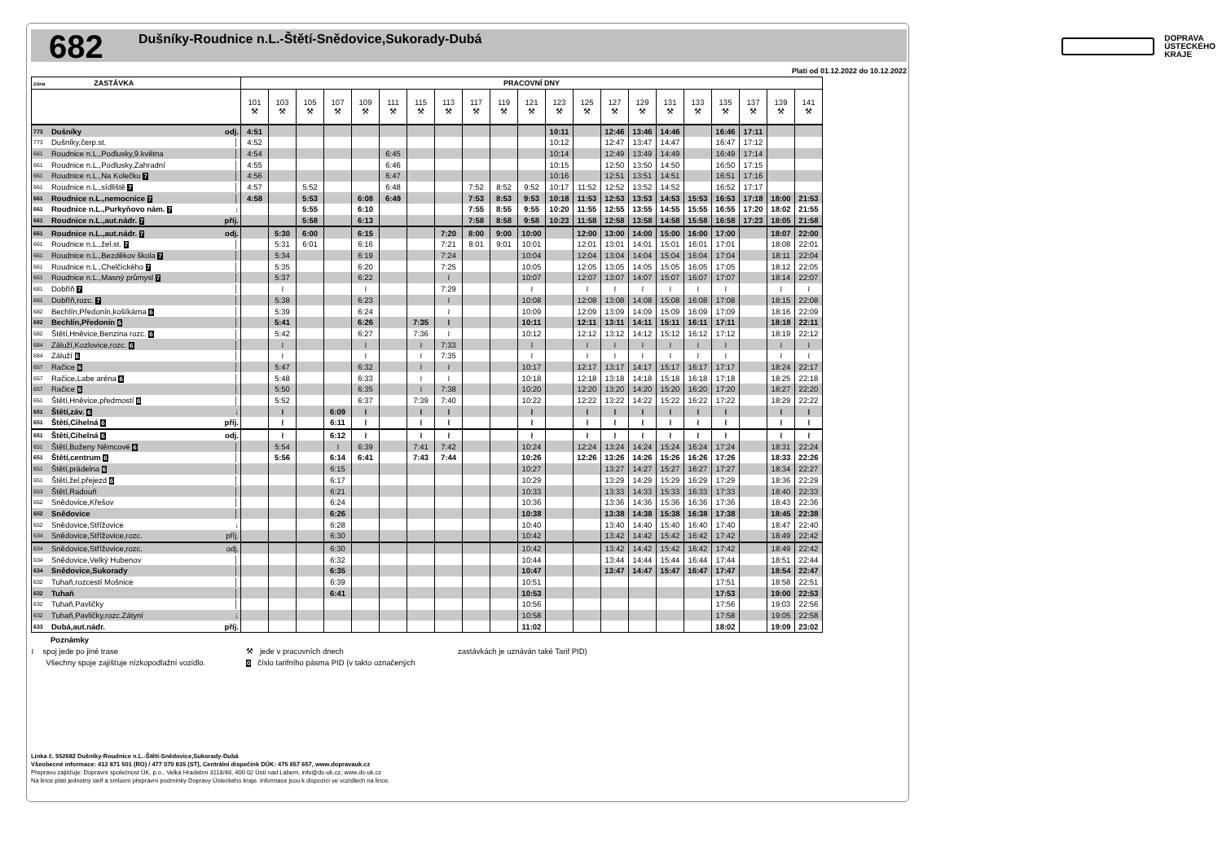682
Dušníky-Roudnice n.L.-Štětí-Snědovice,Sukorady-Dubá
DOPRAVA
ÚSTECKÉHO
KRAJE
Platí od 01.12.2022 do 10.12.2022
| Zóna ZASTÁVKA | | | PRACOVNÍ DNY | | | | | | | | | | | | | | | | | | | | |
| --- | --- | --- | --- | --- | --- | --- | --- | --- | --- | --- | --- | --- | --- | --- | --- | --- | --- | --- | --- | --- | --- | --- | --- |
| | | | 101 ⚒ | 103 ⚒ | 105 ⚒ | 107 ⚒ | 109 ⚒ | 111 ⚒ | 115 ⚒ | 113 ⚒ | 117 ⚒ | 119 ⚒ | 121 ⚒ | 123 ⚒ | 125 ⚒ | 127 ⚒ | 129 ⚒ | 131 ⚒ | 133 ⚒ | 135 ⚒ | 137 ⚒ | 139 ⚒ | 141 ⚒ |
| 773 | Dušníky | odj. | 4:51 | | | | | | | | | | | 10:11 | | 12:46 | 13:46 | 14:46 | | 16:46 | 17:11 | | |
| 773 | Dušníky,čerp.st. | │ | 4:52 | | | | | | | | | | | 10:12 | | 12:47 | 13:47 | 14:47 | | 16:47 | 17:12 | | |
| 661 | Roudnice n.L.,Podlusky,9.května | │ | 4:54 | | | | | 6:45 | | | | | | 10:14 | | 12:49 | 13:49 | 14:49 | | 16:49 | 17:14 | | |
| 661 | Roudnice n.L.,Podlusky,Zahradní | │ | 4:55 | | | | | 6:46 | | | | | | 10:15 | | 12:50 | 13:50 | 14:50 | | 16:50 | 17:15 | | |
| 661 | Roudnice n.L.,Na Kolečku 7 | │ | 4:56 | | | | | 6:47 | | | | | | 10:16 | | 12:51 | 13:51 | 14:51 | | 16:51 | 17:16 | | |
| 661 | Roudnice n.L.,sídliště 7 | │ | 4:57 | | 5:52 | | | 6:48 | | | 7:52 | 8:52 | 9:52 | 10:17 | 11:52 | 12:52 | 13:52 | 14:52 | | 16:52 | 17:17 | | |
| 661 | Roudnice n.L.,nemocnice 7 | │ | 4:58 | | 5:53 | | 6:08 | 6:49 | | | 7:53 | 8:53 | 9:53 | 10:18 | 11:53 | 12:53 | 13:53 | 14:53 | 15:53 | 16:53 | 17:18 | 18:00 | 21:53 |
| 661 | Roudnice n.L.,Purkyňovo nám. 7 | ↓ | | | 5:55 | | 6:10 | | | | 7:55 | 8:55 | 9:55 | 10:20 | 11:55 | 12:55 | 13:55 | 14:55 | 15:55 | 16:55 | 17:20 | 18:02 | 21:55 |
| 661 | Roudnice n.L.,aut.nádr. 7 | příj. | | | 5:58 | | 6:13 | | | | 7:58 | 8:58 | 9:58 | 10:23 | 11:58 | 12:58 | 13:58 | 14:58 | 15:58 | 16:58 | 17:23 | 18:05 | 21:58 |
| 661 | Roudnice n.L.,aut.nádr. 7 | odj. | | 5:30 | 6:00 | | 6:15 | | | 7:20 | 8:00 | 9:00 | 10:00 | | 12:00 | 13:00 | 14:00 | 15:00 | 16:00 | 17:00 | | 18:07 | 22:00 |
| 661 | Roudnice n.L.,žel.st. 7 | │ | | 5:31 | 6:01 | | 6:16 | | | 7:21 | 8:01 | 9:01 | 10:01 | | 12:01 | 13:01 | 14:01 | 15:01 | 16:01 | 17:01 | | 18:08 | 22:01 |
| 661 | Roudnice n.L.,Bezděkov škola 7 | │ | | 5:34 | | | 6:19 | | | 7:24 | | | 10:04 | | 12:04 | 13:04 | 14:04 | 15:04 | 16:04 | 17:04 | | 18:11 | 22:04 |
| 661 | Roudnice n.L.,Chelčického 7 | │ | | 5:35 | | | 6:20 | | | 7:25 | | | 10:05 | | 12:05 | 13:05 | 14:05 | 15:05 | 16:05 | 17:05 | | 18:12 | 22:05 |
| 661 | Roudnice n.L.,Masný průmysl 7 | │ | | 5:37 | | | 6:22 | | | ≀ | | | 10:07 | | 12:07 | 13:07 | 14:07 | 15:07 | 16:07 | 17:07 | | 18:14 | 22:07 |
| 681 | Dobříň 7 | │ | | ≀ | | | ≀ | | | 7:29 | | | ≀ | | ≀ | ≀ | ≀ | ≀ | ≀ | ≀ | | ≀ | ≀ |
| 681 | Dobříň,rozc. 7 | │ | | 5:38 | | | 6:23 | | | ≀ | | | 10:08 | | 12:08 | 13:08 | 14:08 | 15:08 | 16:08 | 17:08 | | 18:15 | 22:08 |
| 682 | Bechlín,Předonín,košíkárna 6 | │ | | 5:39 | | | 6:24 | | | ≀ | | | 10:09 | | 12:09 | 13:09 | 14:09 | 15:09 | 16:09 | 17:09 | | 18:16 | 22:09 |
| 682 | Bechlín,Předonín 6 | │ | | 5:41 | | | 6:26 | | 7:35 | ≀ | | | 10:11 | | 12:11 | 13:11 | 14:11 | 15:11 | 16:11 | 17:11 | | 18:18 | 22:11 |
| 682 | Štětí,Hněvice,Benzina rozc. 6 | │ | | 5:42 | | | 6:27 | | 7:36 | ≀ | | | 10:12 | | 12:12 | 13:12 | 14:12 | 15:12 | 16:12 | 17:12 | | 18:19 | 22:12 |
| 684 | Záluží,Kozlovice,rozc. 6 | │ | | ≀ | | | ≀ | | ≀ | 7:33 | | | ≀ | | ≀ | ≀ | ≀ | ≀ | ≀ | ≀ | | ≀ | ≀ |
| 684 | Záluží 6 | │ | | ≀ | | | ≀ | | ≀ | 7:35 | | | ≀ | | ≀ | ≀ | ≀ | ≀ | ≀ | ≀ | | ≀ | ≀ |
| 657 | Račice 6 | │ | | 5:47 | | | 6:32 | | ≀ | ≀ | | | 10:17 | | 12:17 | 13:17 | 14:17 | 15:17 | 16:17 | 17:17 | | 18:24 | 22:17 |
| 657 | Račice,Labe aréna 6 | │ | | 5:48 | | | 6:33 | | ≀ | ≀ | | | 10:18 | | 12:18 | 13:18 | 14:18 | 15:18 | 16:18 | 17:18 | | 18:25 | 22:18 |
| 657 | Račice 6 | │ | | 5:50 | | | 6:35 | | ≀ | 7:38 | | | 10:20 | | 12:20 | 13:20 | 14:20 | 15:20 | 16:20 | 17:20 | | 18:27 | 22:20 |
| 651 | Štětí,Hněvice,předmostí 6 | │ | | 5:52 | | | 6:37 | | 7:39 | 7:40 | | | 10:22 | | 12:22 | 13:22 | 14:22 | 15:22 | 16:22 | 17:22 | | 18:29 | 22:22 |
| 651 | Štětí,záv. 6 | ↓ | | ≀ | | 6:09 | ≀ | | ≀ | ≀ | | | ≀ | | ≀ | ≀ | ≀ | ≀ | ≀ | ≀ | | ≀ | ≀ |
| 651 | Štětí,Cihelná 6 | příj. | | ≀ | | 6:11 | ≀ | | ≀ | ≀ | | | ≀ | | ≀ | ≀ | ≀ | ≀ | ≀ | ≀ | | ≀ | ≀ |
| 651 | Štětí,Cihelná 6 | odj. | | ≀ | | 6:12 | ≀ | | ≀ | ≀ | | | ≀ | | ≀ | ≀ | ≀ | ≀ | ≀ | ≀ | | ≀ | ≀ |
| 651 | Štětí,Boženy Němcové 6 | │ | | 5:54 | | ≀ | 6:39 | | 7:41 | 7:42 | | | 10:24 | | 12:24 | 13:24 | 14:24 | 15:24 | 16:24 | 17:24 | | 18:31 | 22:24 |
| 651 | Štětí,centrum 6 | │ | | 5:56 | | 6:14 | 6:41 | | 7:43 | 7:44 | | | 10:26 | | 12:26 | 13:26 | 14:26 | 15:26 | 16:26 | 17:26 | | 18:33 | 22:26 |
| 651 | Štětí,prádelna 6 | │ | | | | 6:15 | | | | | | | 10:27 | | | 13:27 | 14:27 | 15:27 | 16:27 | 17:27 | | 18:34 | 22:27 |
| 651 | Štětí,žel.přejezd 6 | │ | | | | 6:17 | | | | | | | 10:29 | | | 13:29 | 14:29 | 15:29 | 16:29 | 17:29 | | 18:36 | 22:29 |
| 653 | Štětí,Radouň | │ | | | | 6:21 | | | | | | | 10:33 | | | 13:33 | 14:33 | 15:33 | 16:33 | 17:33 | | 18:40 | 22:33 |
| 652 | Snědovice,Křešov | │ | | | | 6:24 | | | | | | | 10:36 | | | 13:36 | 14:36 | 15:36 | 16:36 | 17:36 | | 18:43 | 22:36 |
| 652 | Snědovice | │ | | | | 6:26 | | | | | | | 10:38 | | | 13:38 | 14:38 | 15:38 | 16:38 | 17:38 | | 18:45 | 22:38 |
| 652 | Snědovice,Střížovice | ↓ | | | | 6:28 | | | | | | | 10:40 | | | 13:40 | 14:40 | 15:40 | 16:40 | 17:40 | | 18:47 | 22:40 |
| 634 | Snědovice,Střížovice,rozc. | příj. | | | | 6:30 | | | | | | | 10:42 | | | 13:42 | 14:42 | 15:42 | 16:42 | 17:42 | | 18:49 | 22:42 |
| 634 | Snědovice,Střížovice,rozc. | odj. | | | | 6:30 | | | | | | | 10:42 | | | 13:42 | 14:42 | 15:42 | 16:42 | 17:42 | | 18:49 | 22:42 |
| 634 | Snědovice,Velký Hubenov | │ | | | | 6:32 | | | | | | | 10:44 | | | 13:44 | 14:44 | 15:44 | 16:44 | 17:44 | | 18:51 | 22:44 |
| 634 | Snědovice,Sukorady | │ | | | | 6:35 | | | | | | | 10:47 | | | 13:47 | 14:47 | 15:47 | 16:47 | 17:47 | | 18:54 | 22:47 |
| 632 | Tuhaň,rozcestí Mošnice | │ | | | | 6:39 | | | | | | | 10:51 | | | | | | | 17:51 | | 18:58 | 22:51 |
| 632 | Tuhaň | │ | | | | 6:41 | | | | | | | 10:53 | | | | | | | 17:53 | | 19:00 | 22:53 |
| 632 | Tuhaň,Pavličky | │ | | | | | | | | | | | 10:56 | | | | | | | 17:56 | | 19:03 | 22:56 |
| 632 | Tuhaň,Pavličky,rozc.Zátyní | ↓ | | | | | | | | | | | 10:58 | | | | | | | 17:58 | | 19:05 | 22:58 |
| 633 | Dubá,aut.nádr. | příj. | | | | | | | | | | | 11:02 | | | | | | | 18:02 | | 19:09 | 23:02 |
Poznámky
≀ spoj jede po jiné trase
Všechny spoje zajišťuje nízkopodlažní vozidlo.
⚒ jede v pracovních dnech
0 číslo tarifního pásma PID (v takto označených
zastávkách je uznáván také Tarif PID)
Linka č. 552682 Dušníky-Roudnice n.L.-Štětí-Snědovice,Sukorady-Dubá
Všeobecné informace: 412 871 501 (RO) / 477 070 835 (ST), Centrální dispečink DÚK: 475 657 657, www.dopravauk.cz
Přepravu zajišťuje: Dopravní společnost ÚK, p.o., Velká Hradební 3118/48, 400 02 Ústí nad Labem, info@ds-uk.cz, www.ds-uk.cz
Na lince platí jednotný tarif a smluvní přepravní podmínky Dopravy Ústeckého kraje. Informace jsou k dispozici ve vozidlech na lince.